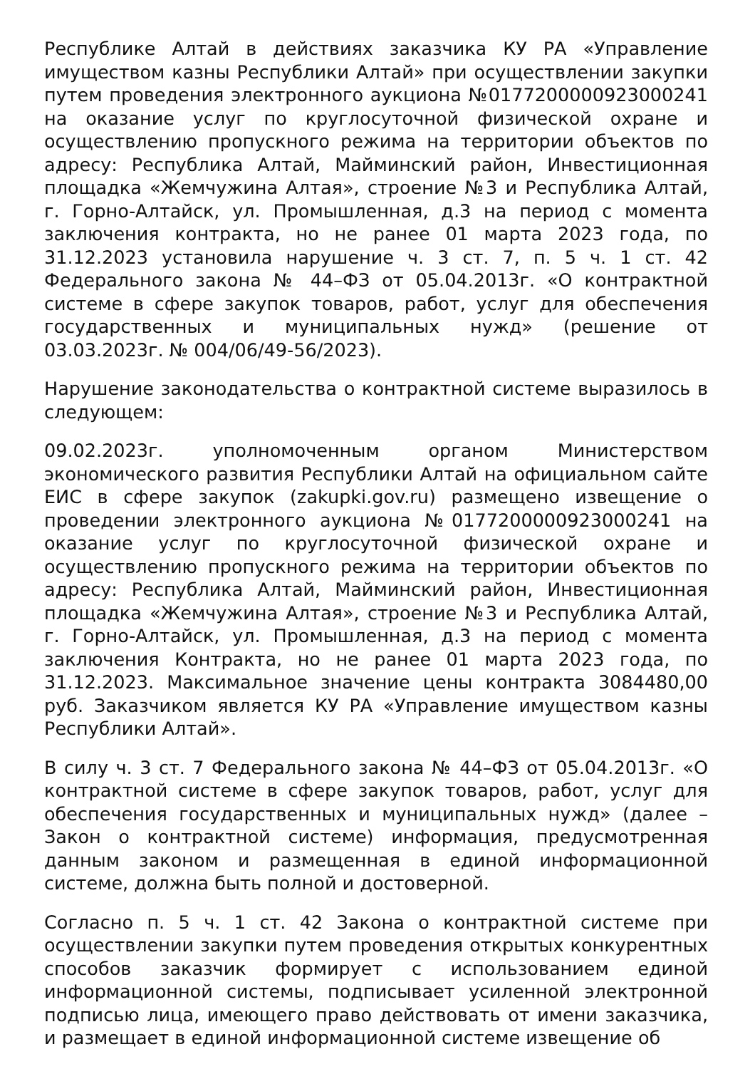Республике Алтай в действиях заказчика КУ РА «Управление имуществом казны Республики Алтай» при осуществлении закупки путем проведения электронного аукциона №0177200000923000241 на оказание услуг по круглосуточной физической охране и осуществлению пропускного режима на территории объектов по адресу: Республика Алтай, Майминский район, Инвестиционная площадка «Жемчужина Алтая», строение №3 и Республика Алтай, г. Горно-Алтайск, ул. Промышленная, д.3 на период с момента заключения контракта, но не ранее 01 марта 2023 года, по 31.12.2023 установила нарушение ч. 3 ст. 7, п. 5 ч. 1 ст. 42 Федерального закона № 44–ФЗ от 05.04.2013г. «О контрактной системе в сфере закупок товаров, работ, услуг для обеспечения государственных и муниципальных нужд» (решение от 03.03.2023г. № 004/06/49-56/2023).
Нарушение законодательства о контрактной системе выразилось в следующем:
09.02.2023г. уполномоченным органом Министерством экономического развития Республики Алтай на официальном сайте ЕИС в сфере закупок (zakupki.gov.ru) размещено извещение о проведении электронного аукциона №0177200000923000241 на оказание услуг по круглосуточной физической охране и осуществлению пропускного режима на территории объектов по адресу: Республика Алтай, Майминский район, Инвестиционная площадка «Жемчужина Алтая», строение №3 и Республика Алтай, г. Горно-Алтайск, ул. Промышленная, д.3 на период с момента заключения Контракта, но не ранее 01 марта 2023 года, по 31.12.2023. Максимальное значение цены контракта 3084480,00 руб. Заказчиком является КУ РА «Управление имуществом казны Республики Алтай».
В силу ч. 3 ст. 7 Федерального закона № 44–ФЗ от 05.04.2013г. «О контрактной системе в сфере закупок товаров, работ, услуг для обеспечения государственных и муниципальных нужд» (далее – Закон о контрактной системе) информация, предусмотренная данным законом и размещенная в единой информационной системе, должна быть полной и достоверной.
Согласно п. 5 ч. 1 ст. 42 Закона о контрактной системе при осуществлении закупки путем проведения открытых конкурентных способов заказчик формирует с использованием единой информационной системы, подписывает усиленной электронной подписью лица, имеющего право действовать от имени заказчика, и размещает в единой информационной системе извещение об